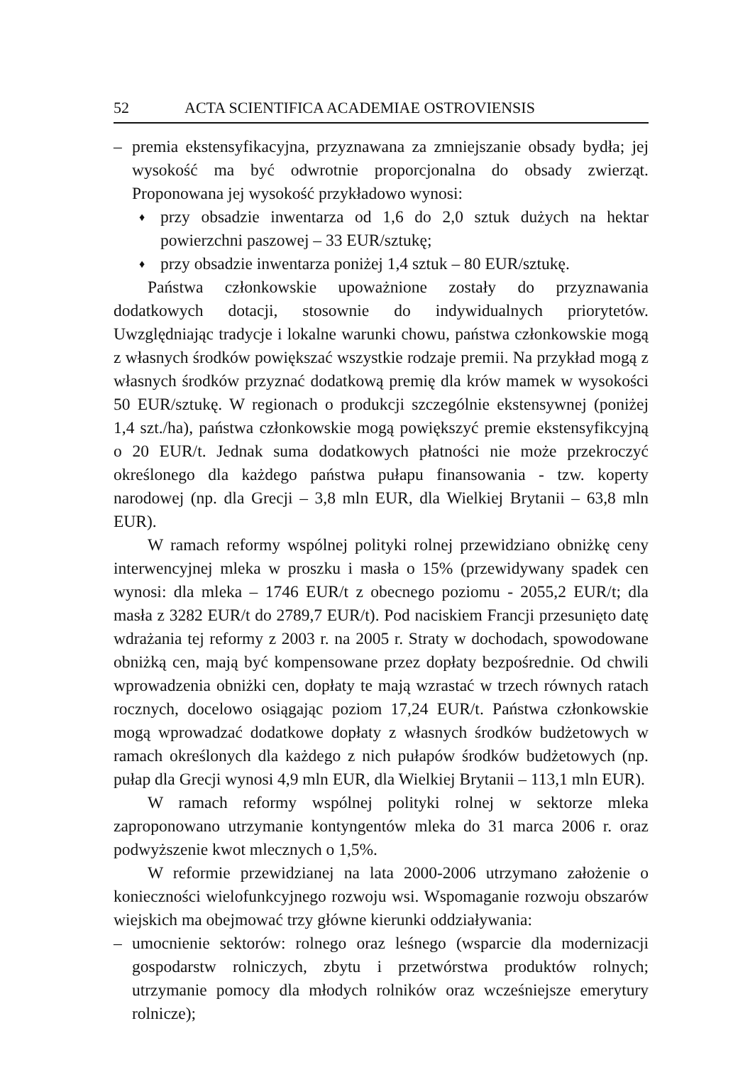52 ACTA SCIENTIFICA ACADEMIAE OSTROVIENSIS
– premia ekstensyfikacyjna, przyznawana za zmniejszanie obsady bydła; jej wysokość ma być odwrotnie proporcjonalna do obsady zwierząt. Proponowana jej wysokość przykładowo wynosi:
♦ przy obsadzie inwentarza od 1,6 do 2,0 sztuk dużych na hektar powierzchni paszowej – 33 EUR/sztukę;
♦ przy obsadzie inwentarza poniżej 1,4 sztuk – 80 EUR/sztukę.
Państwa członkowskie upoważnione zostały do przyznawania dodatkowych dotacji, stosownie do indywidualnych priorytetów. Uwzględniając tradycje i lokalne warunki chowu, państwa członkowskie mogą z własnych środków powiększać wszystkie rodzaje premii. Na przykład mogą z własnych środków przyznać dodatkową premię dla krów mamek w wysokości 50 EUR/sztukę. W regionach o produkcji szczególnie ekstensywnej (poniżej 1,4 szt./ha), państwa członkowskie mogą powiększyć premie ekstensyfikcyjną o 20 EUR/t. Jednak suma dodatkowych płatności nie może przekroczyć określonego dla każdego państwa pułapu finansowania - tzw. koperty narodowej (np. dla Grecji – 3,8 mln EUR, dla Wielkiej Brytanii – 63,8 mln EUR).
W ramach reformy wspólnej polityki rolnej przewidziano obniżkę ceny interwencyjnej mleka w proszku i masła o 15% (przewidywany spadek cen wynosi: dla mleka – 1746 EUR/t z obecnego poziomu - 2055,2 EUR/t; dla masła z 3282 EUR/t do 2789,7 EUR/t). Pod naciskiem Francji przesunięto datę wdrażania tej reformy z 2003 r. na 2005 r. Straty w dochodach, spowodowane obniżką cen, mają być kompensowane przez dopłaty bezpośrednie. Od chwili wprowadzenia obniżki cen, dopłaty te mają wzrastać w trzech równych ratach rocznych, docelowo osiągając poziom 17,24 EUR/t. Państwa członkowskie mogą wprowadzać dodatkowe dopłaty z własnych środków budżetowych w ramach określonych dla każdego z nich pułapów środków budżetowych (np. pułap dla Grecji wynosi 4,9 mln EUR, dla Wielkiej Brytanii – 113,1 mln EUR).
W ramach reformy wspólnej polityki rolnej w sektorze mleka zaproponowano utrzymanie kontyngentów mleka do 31 marca 2006 r. oraz podwyższenie kwot mlecznych o 1,5%.
W reformie przewidzianej na lata 2000-2006 utrzymano założenie o konieczności wielofunkcyjnego rozwoju wsi. Wspomaganie rozwoju obszarów wiejskich ma obejmować trzy główne kierunki oddziaływania:
– umocnienie sektorów: rolnego oraz leśnego (wsparcie dla modernizacji gospodarstw rolniczych, zbytu i przetwórstwa produktów rolnych; utrzymanie pomocy dla młodych rolników oraz wcześniejsze emerytury rolnicze);